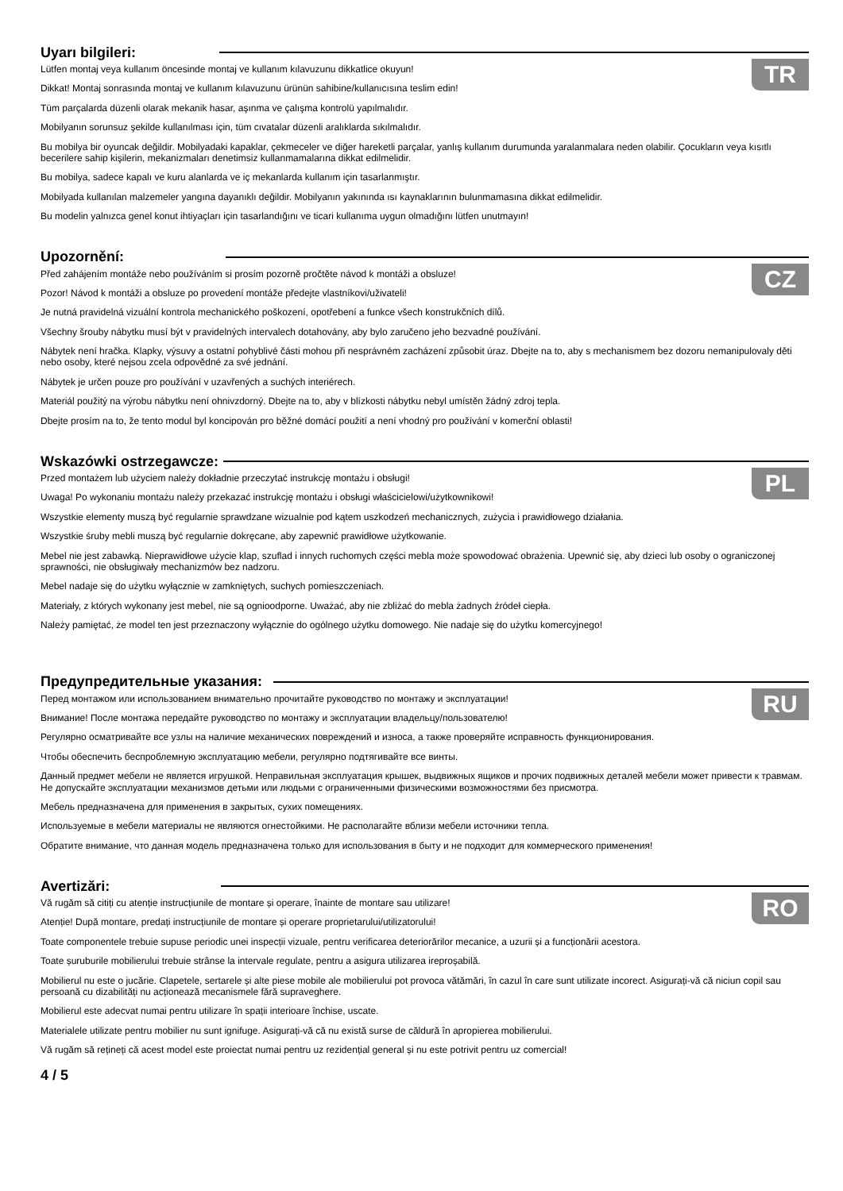Uyarı bilgileri:
TR
Lütfen montaj veya kullanım öncesinde montaj ve kullanım kılavuzunu dikkatlice okuyun!
Dikkat! Montaj sonrasında montaj ve kullanım kılavuzunu ürünün sahibine/kullanıcısına teslim edin!
Tüm parçalarda düzenli olarak mekanik hasar, aşınma ve çalışma kontrolü yapılmalıdır.
Mobilyanın sorunsuz şekilde kullanılması için, tüm cıvatalar düzenli aralıklarda sıkılmalıdır.
Bu mobilya bir oyuncak değildir. Mobilyadaki kapaklar, çekmeceler ve diğer hareketli parçalar, yanlış kullanım durumunda yaralanmalara neden olabilir. Çocukların veya kısıtlı becerilere sahip kişilerin, mekanizmaları denetimsiz kullanmamalarına dikkat edilmelidir.
Bu mobilya, sadece kapalı ve kuru alanlarda ve iç mekanlarda kullanım için tasarlanmıştır.
Mobilyada kullanılan malzemeler yangına dayanıklı değildir. Mobilyanın yakınında ısı kaynaklarının bulunmamasına dikkat edilmelidir.
Bu modelin yalnızca genel konut ihtiyaçları için tasarlandığını ve ticari kullanıma uygun olmadığını lütfen unutmayın!
Upozornění:
CZ
Před zahájením montáže nebo používáním si prosím pozorně pročtěte návod k montáži a obsluze!
Pozor! Návod k montáži a obsluze po provedení montáže předejte vlastníkovi/uživateli!
Je nutná pravidelná vizuální kontrola mechanického poškození, opotřebení a funkce všech konstrukčních dílů.
Všechny šrouby nábytku musí být v pravidelných intervalech dotahovány, aby bylo zaručeno jeho bezvadné používání.
Nábytek není hračka. Klapky, výsuvy a ostatní pohyblivé části mohou při nesprávném zacházení způsobit úraz. Dbejte na to, aby s mechanismem bez dozoru nemanipulovaly děti nebo osoby, které nejsou zcela odpovědné za své jednání.
Nábytek je určen pouze pro používání v uzavřených a suchých interiérech.
Materiál použitý na výrobu nábytku není ohnivzdorný. Dbejte na to, aby v blízkosti nábytku nebyl umístěn žádný zdroj tepla.
Dbejte prosím na to, že tento modul byl koncipován pro běžné domácí použití a není vhodný pro používání v komerční oblasti!
Wskazówki ostrzegawcze:
PL
Przed montażem lub użyciem należy dokładnie przeczytać instrukcję montażu i obsługi!
Uwaga! Po wykonaniu montażu należy przekazać instrukcję montażu i obsługi właścicielowi/użytkownikowi!
Wszystkie elementy muszą być regularnie sprawdzane wizualnie pod kątem uszkodzeń mechanicznych, zużycia i prawidłowego działania.
Wszystkie śruby mebli muszą być regularnie dokręcane, aby zapewnić prawidłowe użytkowanie.
Mebel nie jest zabawką. Nieprawidłowe użycie klap, szuflad i innych ruchomych części mebla może spowodować obrażenia. Upewnić się, aby dzieci lub osoby o ograniczonej sprawności, nie obsługiwały mechanizmów bez nadzoru.
Mebel nadaje się do użytku wyłącznie w zamkniętych, suchych pomieszczeniach.
Materiały, z których wykonany jest mebel, nie są ognioodporne. Uważać, aby nie zbliżać do mebla żadnych źródeł ciepła.
Należy pamiętać, że model ten jest przeznaczony wyłącznie do ogólnego użytku domowego. Nie nadaje się do użytku komercyjnego!
Предупредительные указания:
RU
Перед монтажом или использованием внимательно прочитайте руководство по монтажу и эксплуатации!
Внимание! После монтажа передайте руководство по монтажу и эксплуатации владельцу/пользователю!
Регулярно осматривайте все узлы на наличие механических повреждений и износа, а также проверяйте исправность функционирования.
Чтобы обеспечить беспроблемную эксплуатацию мебели, регулярно подтягивайте все винты.
Данный предмет мебели не является игрушкой. Неправильная эксплуатация крышек, выдвижных ящиков и прочих подвижных деталей мебели может привести к травмам. Не допускайте эксплуатации механизмов детьми или людьми с ограниченными физическими возможностями без присмотра.
Мебель предназначена для применения в закрытых, сухих помещениях.
Используемые в мебели материалы не являются огнестойкими. Не располагайте вблизи мебели источники тепла.
Обратите внимание, что данная модель предназначена только для использования в быту и не подходит для коммерческого применения!
Avertizări:
RO
Vă rugăm să citiți cu atenție instrucțiunile de montare și operare, înainte de montare sau utilizare!
Atenție! După montare, predați instrucțiunile de montare și operare proprietarului/utilizatorului!
Toate componentele trebuie supuse periodic unei inspecții vizuale, pentru verificarea deteriorărilor mecanice, a uzurii și a funcționării acestora.
Toate șuruburile mobilierului trebuie strânse la intervale regulate, pentru a asigura utilizarea ireproșabilă.
Mobilierul nu este o jucărie. Clapetele, sertarele și alte piese mobile ale mobilierului pot provoca vătămări, în cazul în care sunt utilizate incorect. Asigurați-vă că niciun copil sau persoană cu dizabilități nu acționează mecanismele fără supraveghere.
Mobilierul este adecvat numai pentru utilizare în spații interioare închise, uscate.
Materialele utilizate pentru mobilier nu sunt ignifuge. Asigurați-vă că nu există surse de căldură în apropierea mobilierului.
Vă rugăm să rețineți că acest model este proiectat numai pentru uz rezidențial general și nu este potrivit pentru uz comercial!
4 / 5